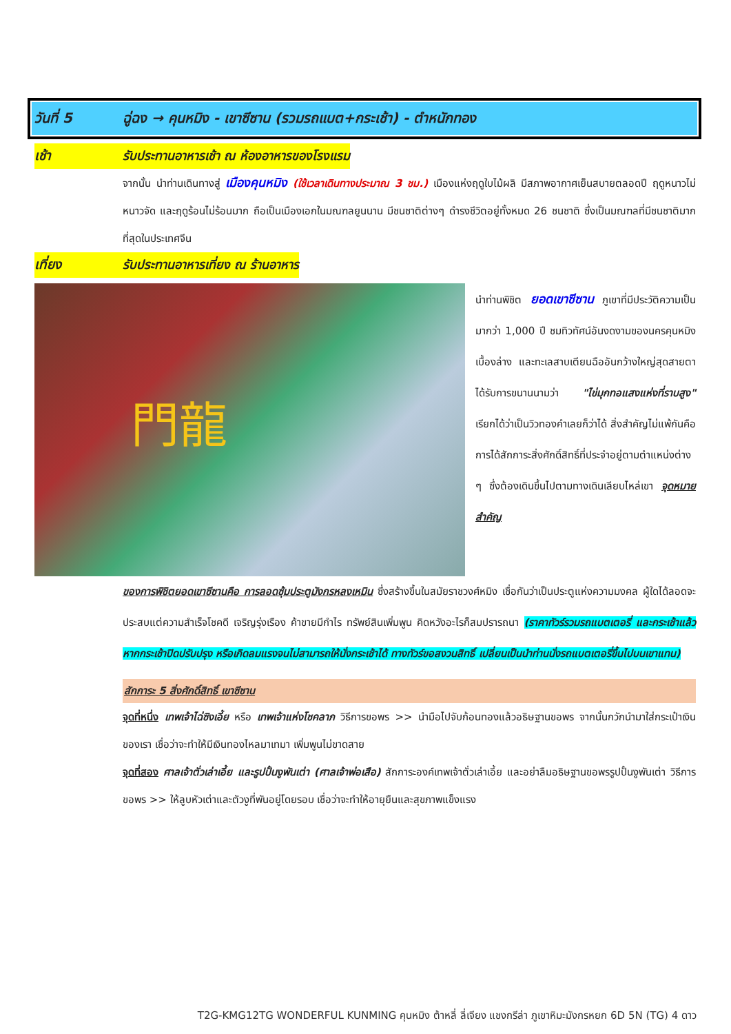วันที่ 5 ฉู่ฉง → คุนหมิง - เขาซีซาน (รวมรถแบต+กระเช้า) - ตำหนักทอง
เช้า รับประทานอาหารเช้า ณ ห้องอาหารของโรงแรม
จากนั้น นำท่านเดินทางสู่ เมืองคุนหมิง (ใช้เวลาเดินทางประมาณ 3 ชม.) เมืองแห่งฤดูใบไม้ผลิ มีสภาพอากาศเย็นสบายตลอดปี ฤดูหนาวไม่หนาวจัด และฤดูร้อนไม่ร้อนมาก ถือเป็นเมืองเอกในมณฑลยูนนาน มีชนชาติต่างๆ ดำรงชีวิตอยู่ทั้งหมด 26 ชนชาติ ซึ่งเป็นมณฑลที่มีชนชาติมากที่สุดในประเทศจีน
เที่ยง รับประทานอาหารเที่ยง ณ ร้านอาหาร
門龍
นำท่านพิชิต ยอดเขาซีซาน ภูเขาที่มีประวัติความเป็นมากว่า 1,000 ปี ชมทิวทัศน์อันงดงามของนครคุนหมิงเบื้องล่าง และทะเลสาบเตียนฉืออันกว้างใหญ่สุดสายตา ได้รับการขนานนามว่า "ไข่มุกทอแสงแห่งที่ราบสูง" เรียกได้ว่าเป็นวิวทองคำเลยก็ว่าได้ สิ่งสำคัญไม่แพ้กันคือการได้สักการะสิ่งศักดิ์สิทธิ์ที่ประจำอยู่ตามตำแหน่งต่าง ๆ ซึ่งต้องเดินขึ้นไปตามทางเดินเลียบไหล่เขา จุดหมายสำคัญ
ของการพิชิตยอดเขาซีซานคือ การลอดซุ้มประตูมังกรหลงเหมิน ซึ่งสร้างขึ้นในสมัยราชวงศ์หมิง เชื่อกันว่าเป็นประตูแห่งความมงคล ผู้ใดได้ลอดจะประสบแต่ความสำเร็จโชคดี เจริญรุ่งเรือง ค้าขายมีกำไร ทรัพย์สินเพิ่มพูน คิดหวังอะไรก็สมปรารถนา (ราคาทัวร์รวมรถแบตเตอรี่ และกระเช้าแล้ว หากกระเช้าปิดปรับปรุง หรือเกิดลมแรงจนไม่สามารถให้นั่งกระเช้าได้ ทางทัวร์ขอสงวนสิทธิ์ เปลี่ยนเป็นนำท่านนั่งรถแบตเตอรี่ขึ้นไปบนเขาแทน)
สักการะ 5 สิ่งศักดิ์สิทธิ์ เขาซีซาน
จุดที่หนึ่ง เทพเจ้าไฉ่ซิงเอี้ย หรือ เทพเจ้าแห่งโชคลาภ วิธีการขอพร >> นำมือไปจับก้อนทองแล้วอธิษฐานขอพร จากนั้นกวักนำมาใส่กระเป๋าเงินของเรา เชื่อว่าจะทำให้มีเงินทองไหลมาเทมา เพิ่มพูนไม่ขาดสาย
จุดที่สอง ศาลเจ้าตั่วเล่าเอี้ย และรูปปั้นงูพันเต่า (ศาลเจ้าพ่อเสือ) สักการะองค์เทพเจ้าตั่วเล่าเอี้ย และอย่าลืมอธิษฐานขอพรรูปปั้นงูพันเต่า วิธีการขอพร >> ให้ลูบหัวเต่าและตัวงูที่พันอยู่โดยรอบ เชื่อว่าจะทำให้อายุยืนและสุขภาพแข็งแรง
T2G-KMG12TG WONDERFUL KUNMING คุนหมิง ต้าหลี่ ลี่เจียง แชงกรีล่า ภูเขาหิมะมังกรหยก 6D 5N (TG) 4 ดาว